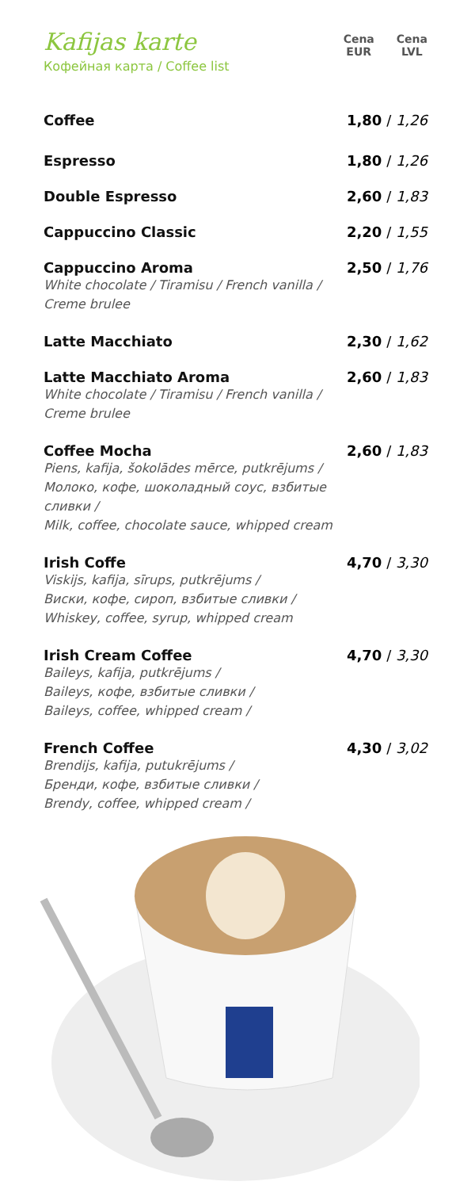Kafijas karte
Кофейная карта / Coffee list
Cena
EUR
Cena
LVL
Coffee 1,80 / 1,26
Espresso 1,80 / 1,26
Double Espresso 2,60 / 1,83
Cappuccino Classic 2,20 / 1,55
Cappuccino Aroma
White chocolate / Tiramisu / French vanilla /
Creme brulee
2,50 / 1,76
Latte Macchiato 2,30 / 1,62
Latte Macchiato Aroma
White chocolate / Tiramisu / French vanilla /
Creme brulee
2,60 / 1,83
Coffee Mocha
Piens, kafija, šokolādes mērce, putkrējums /
Молоко, кофе, шоколадный соус, взбитые сливки /
Milk, coffee, chocolate sauce, whipped cream
2,60 / 1,83
Irish Coffe
Viskijs, kafija, sīrups, putkrējums /
Виски, кофе, сирoп, взбитые сливки /
Whiskey, coffee, syrup, whipped cream
4,70 / 3,30
Irish Cream Coffee
Baileys, kafija, putkrējums /
Baileys, кофе, взбитые сливки /
Baileys, coffee, whipped cream /
4,70 / 3,30
French Coffee
Brendijs, kafija, putukrējums /
Бренди, кофе, взбитые сливки /
Brendy, coffee, whipped cream /
4,30 / 3,02